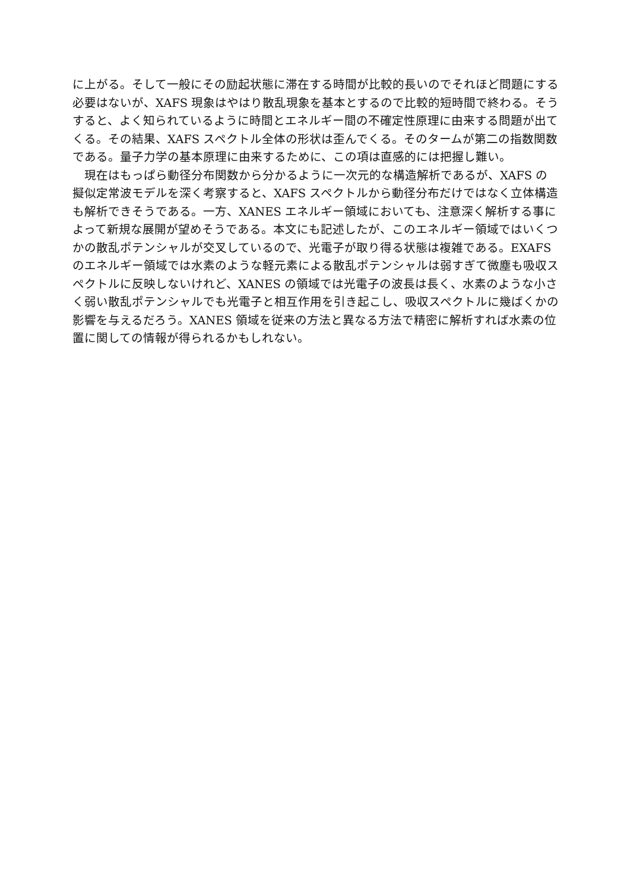に上がる。そして一般にその励起状態に滞在する時間が比較的長いのでそれほど問題にする必要はないが、XAFS 現象はやはり散乱現象を基本とするので比較的短時間で終わる。そうすると、よく知られているように時間とエネルギー間の不確定性原理に由来する問題が出てくる。その結果、XAFS スペクトル全体の形状は歪んでくる。そのタームが第二の指数関数である。量子力学の基本原理に由来するために、この項は直感的には把握し難い。
　現在はもっぱら動径分布関数から分かるように一次元的な構造解析であるが、XAFS の擬似定常波モデルを深く考察すると、XAFS スペクトルから動径分布だけではなく立体構造も解析できそうである。一方、XANES エネルギー領域においても、注意深く解析する事によって新規な展開が望めそうである。本文にも記述したが、このエネルギー領域ではいくつかの散乱ポテンシャルが交叉しているので、光電子が取り得る状態は複雑である。EXAFS のエネルギー領域では水素のような軽元素による散乱ポテンシャルは弱すぎて微塵も吸収スペクトルに反映しないけれど、XANES の領域では光電子の波長は長く、水素のような小さく弱い散乱ポテンシャルでも光電子と相互作用を引き起こし、吸収スペクトルに幾ばくかの影響を与えるだろう。XANES 領域を従来の方法と異なる方法で精密に解析すれば水素の位置に関しての情報が得られるかもしれない。